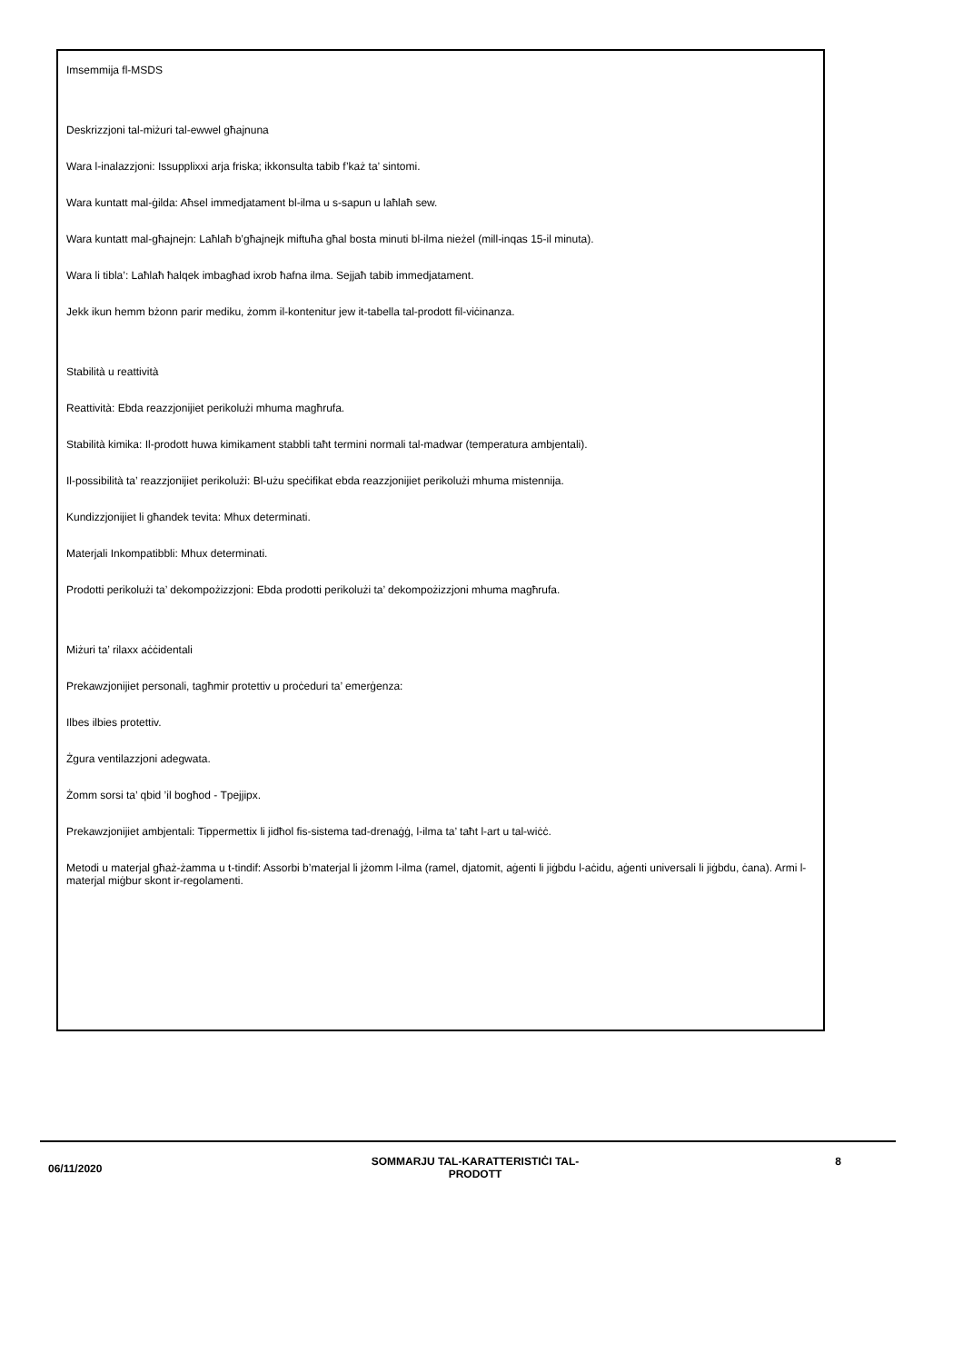Imsemmija fl-MSDS
Deskrizzjoni tal-miżuri tal-ewwel għajnuna
Wara l-inalazzjoni: Issupplixxi arja friska; ikkonsulta tabib f’każ ta’ sintomi.
Wara kuntatt mal-ġilda: Aħsel immedjatament bl-ilma u s-sapun u laħlaħ sew.
Wara kuntatt mal-għajnejn: Laħlaħ b’għajnejk miftuħa għal bosta minuti bl-ilma nieżel (mill-inqas 15-il minuta).
Wara li tibla’: Laħlaħ ħalqek imbagħad ixrob ħafna ilma. Sejjaħ tabib immedjatament.
Jekk ikun hemm bżonn parir mediku, żomm il-kontenitur jew it-tabella tal-prodott fil-viċinanza.
Stabilità u reattività
Reattività: Ebda reazzjonijiet perikolużi mhuma magħrufa.
Stabilità kimika: Il-prodott huwa kimikament stabbli taħt termini normali tal-madwar (temperatura ambjentali).
Il-possibilità ta’ reazzjonijiet perikolużi: Bl-użu speċifikat ebda reazzjonijiet perikolużi mhuma mistennija.
Kundizzjonijiet li għandek tevita: Mhux determinati.
Materjali Inkompatibbli: Mhux determinati.
Prodotti perikolużi ta’ dekompożizzjoni: Ebda prodotti perikolużi ta’ dekompożizzjoni mhuma magħrufa.
Miżuri ta’ rilaxx aċċidentali
Prekawzjonijiet personali, tagħmir protettiv u proċeduri ta’ emerġenza:
Ilbes ilbies protettiv.
Żgura ventilazzjoni adegwata.
Żomm sorsi ta’ qbid ’il bogħod - Tpejjipx.
Prekawzjonijiet ambjentali: Tippermettix li jidħol fis-sistema tad-drenaġġ, l-ilma ta’ taħt l-art u tal-wiċċ.
Metodi u materjal għaż-żamma u t-tindif: Assorbi b’materjal li jżomm l-ilma (ramel, djatomit, aġenti li jiġbdu l-aċidu, aġenti universali li jiġbdu, ċana). Armi l-materjal miġbur skont ir-regolamenti.
06/11/2020
SOMMARJU TAL-KARATTERISTIĊI TAL-
PRODOTT
8